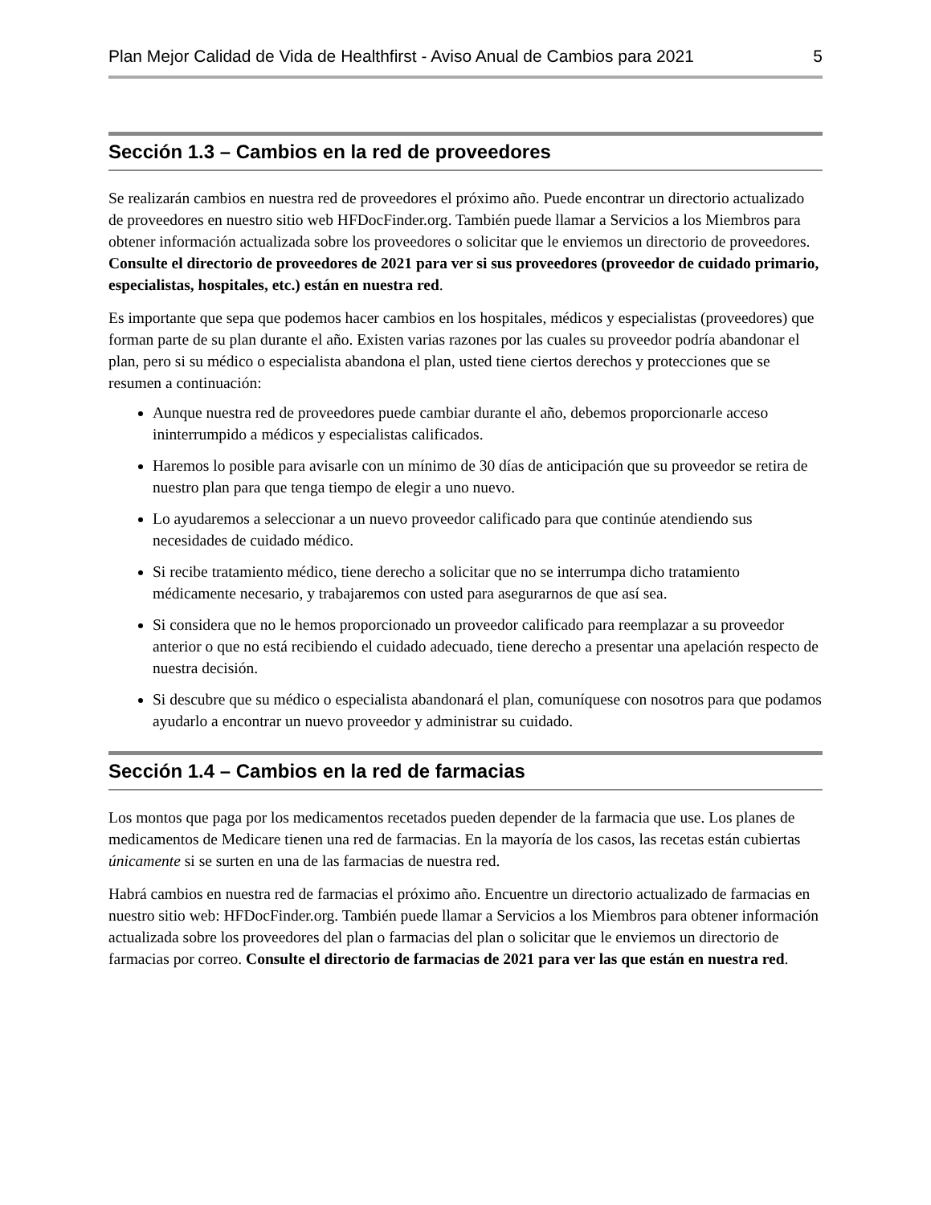Plan Mejor Calidad de Vida de Healthfirst - Aviso Anual de Cambios para 2021 5
Sección 1.3 – Cambios en la red de proveedores
Se realizarán cambios en nuestra red de proveedores el próximo año. Puede encontrar un directorio actualizado de proveedores en nuestro sitio web HFDocFinder.org. También puede llamar a Servicios a los Miembros para obtener información actualizada sobre los proveedores o solicitar que le enviemos un directorio de proveedores. Consulte el directorio de proveedores de 2021 para ver si sus proveedores (proveedor de cuidado primario, especialistas, hospitales, etc.) están en nuestra red.
Es importante que sepa que podemos hacer cambios en los hospitales, médicos y especialistas (proveedores) que forman parte de su plan durante el año. Existen varias razones por las cuales su proveedor podría abandonar el plan, pero si su médico o especialista abandona el plan, usted tiene ciertos derechos y protecciones que se resumen a continuación:
Aunque nuestra red de proveedores puede cambiar durante el año, debemos proporcionarle acceso ininterrumpido a médicos y especialistas calificados.
Haremos lo posible para avisarle con un mínimo de 30 días de anticipación que su proveedor se retira de nuestro plan para que tenga tiempo de elegir a uno nuevo.
Lo ayudaremos a seleccionar a un nuevo proveedor calificado para que continúe atendiendo sus necesidades de cuidado médico.
Si recibe tratamiento médico, tiene derecho a solicitar que no se interrumpa dicho tratamiento médicamente necesario, y trabajaremos con usted para asegurarnos de que así sea.
Si considera que no le hemos proporcionado un proveedor calificado para reemplazar a su proveedor anterior o que no está recibiendo el cuidado adecuado, tiene derecho a presentar una apelación respecto de nuestra decisión.
Si descubre que su médico o especialista abandonará el plan, comuníquese con nosotros para que podamos ayudarlo a encontrar un nuevo proveedor y administrar su cuidado.
Sección 1.4 – Cambios en la red de farmacias
Los montos que paga por los medicamentos recetados pueden depender de la farmacia que use. Los planes de medicamentos de Medicare tienen una red de farmacias. En la mayoría de los casos, las recetas están cubiertas únicamente si se surten en una de las farmacias de nuestra red.
Habrá cambios en nuestra red de farmacias el próximo año. Encuentre un directorio actualizado de farmacias en nuestro sitio web: HFDocFinder.org. También puede llamar a Servicios a los Miembros para obtener información actualizada sobre los proveedores del plan o farmacias del plan o solicitar que le enviemos un directorio de farmacias por correo. Consulte el directorio de farmacias de 2021 para ver las que están en nuestra red.